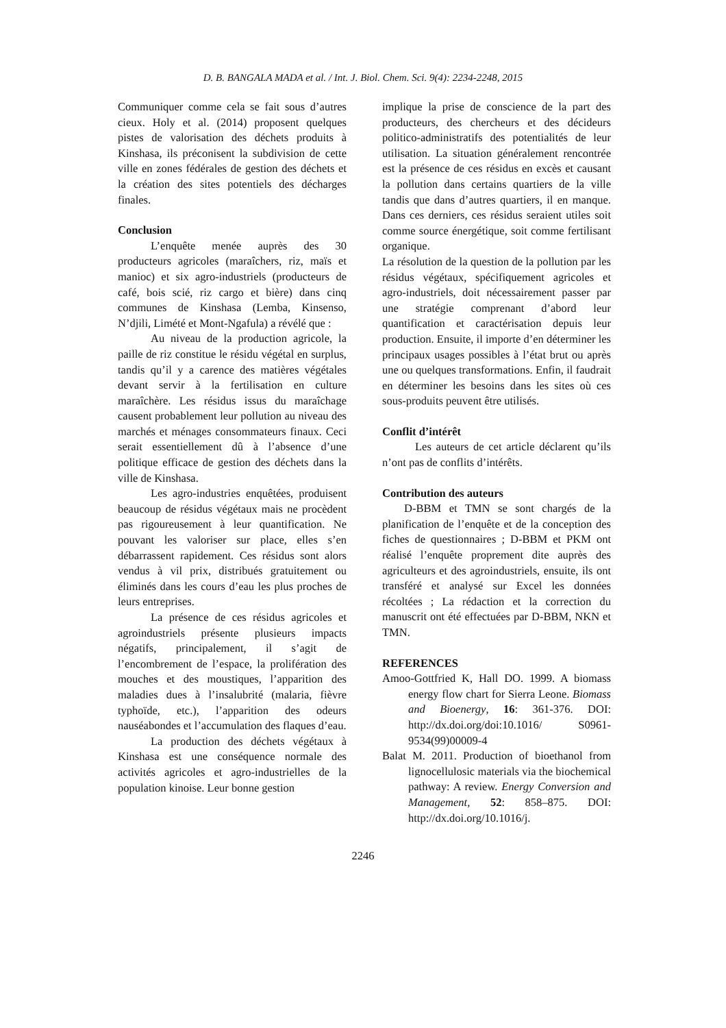D. B. BANGALA MADA et al. / Int. J. Biol. Chem. Sci. 9(4): 2234-2248, 2015
Communiquer comme cela se fait sous d’autres cieux. Holy et al. (2014) proposent quelques pistes de valorisation des déchets produits à Kinshasa, ils préconisent la subdivision de cette ville en zones fédérales de gestion des déchets et la création des sites potentiels des décharges finales.
Conclusion
L’enquête menée auprès des 30 producteurs agricoles (maraîchers, riz, maïs et manioc) et six agro-industriels (producteurs de café, bois scié, riz cargo et bière) dans cinq communes de Kinshasa (Lemba, Kinsenso, N’djili, Limété et Mont-Ngafula) a révélé que :
Au niveau de la production agricole, la paille de riz constitue le résidu végétal en surplus, tandis qu’il y a carence des matières végétales devant servir à la fertilisation en culture maraîchère. Les résidus issus du maraîchage causent probablement leur pollution au niveau des marchés et ménages consommateurs finaux. Ceci serait essentiellement dû à l’absence d’une politique efficace de gestion des déchets dans la ville de Kinshasa.
Les agro-industries enquêtées, produisent beaucoup de résidus végétaux mais ne procèdent pas rigoureusement à leur quantification. Ne pouvant les valoriser sur place, elles s’en débarrassent rapidement. Ces résidus sont alors vendus à vil prix, distribués gratuitement ou éliminés dans les cours d’eau les plus proches de leurs entreprises.
La présence de ces résidus agricoles et agroindustriels présente plusieurs impacts négatifs, principalement, il s’agit de l’encombrement de l’espace, la prolifération des mouches et des moustiques, l’apparition des maladies dues à l’insalubrité (malaria, fièvre typhoïde, etc.), l’apparition des odeurs nauséabondes et l’accumulation des flaques d’eau.
La production des déchets végétaux à Kinshasa est une conséquence normale des activités agricoles et agro-industrielles de la population kinoise. Leur bonne gestion
implique la prise de conscience de la part des producteurs, des chercheurs et des décideurs politico-administratifs des potentialités de leur utilisation. La situation généralement rencontrée est la présence de ces résidus en excès et causant la pollution dans certains quartiers de la ville tandis que dans d’autres quartiers, il en manque. Dans ces derniers, ces résidus seraient utiles soit comme source énergétique, soit comme fertilisant organique.
La résolution de la question de la pollution par les résidus végétaux, spécifiquement agricoles et agro-industriels, doit nécessairement passer par une stratégie comprenant d’abord leur quantification et caractérisation depuis leur production. Ensuite, il importe d’en déterminer les principaux usages possibles à l’état brut ou après une ou quelques transformations. Enfin, il faudrait en déterminer les besoins dans les sites où ces sous-produits peuvent être utilisés.
Conflit d’intérêt
Les auteurs de cet article déclarent qu’ils n’ont pas de conflits d’intérêts.
Contribution des auteurs
D-BBM et TMN se sont chargés de la planification de l’enquête et de la conception des fiches de questionnaires ; D-BBM et PKM ont réalisé l’enquête proprement dite auprès des agriculteurs et des agroindustriels, ensuite, ils ont transféré et analysé sur Excel les données récoltées ; La rédaction et la correction du manuscrit ont été effectuées par D-BBM, NKN et TMN.
REFERENCES
Amoo-Gottfried K, Hall DO. 1999. A biomass energy flow chart for Sierra Leone. Biomass and Bioenergy, 16: 361-376. DOI: http://dx.doi.org/doi:10.1016/ S0961-9534(99)00009-4
Balat M. 2011. Production of bioethanol from lignocellulosic materials via the biochemical pathway: A review. Energy Conversion and Management, 52: 858–875. DOI: http://dx.doi.org/10.1016/j.
2246